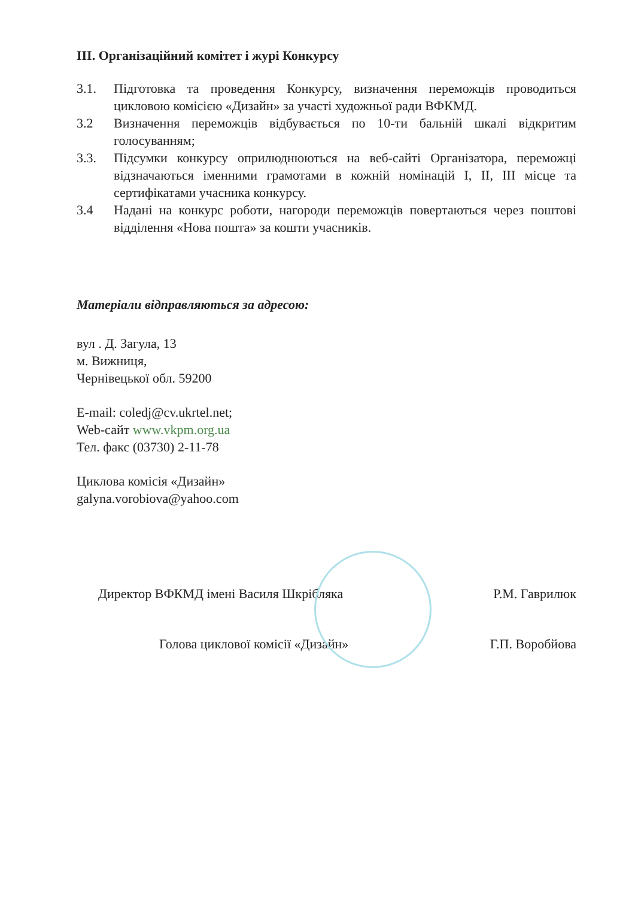ІІІ. Організаційний комітет і журі Конкурсу
3.1. Підготовка та проведення Конкурсу, визначення переможців проводиться цикловою комісією «Дизайн» за участі художньої ради ВФКМД.
3.2 Визначення переможців відбувається по 10-ти бальній шкалі відкритим голосуванням;
3.3. Підсумки конкурсу оприлюднюються на веб-сайті Організатора, переможці відзначаються іменними грамотами в кожній номінацій І, ІІ, ІІІ місце та сертифікатами учасника конкурсу.
3.4 Надані на конкурс роботи, нагороди переможців повертаються через поштові відділення «Нова пошта» за кошти учасників.
Матеріали відправляються за адресою:
вул . Д. Загула, 13
м. Вижниця,
Чернівецької обл. 59200
E-mail: coledj@cv.ukrtel.net;
Web-сайт www.vkpm.org.ua
Тел. факс (03730) 2-11-78
Циклова комісія «Дизайн»
galyna.vorobiova@yahoo.com
Директор ВФКМД імені Василя Шкрібляка Р.М. Гаврилюк
Голова циклової комісії «Дизайн» Г.П. Воробйова